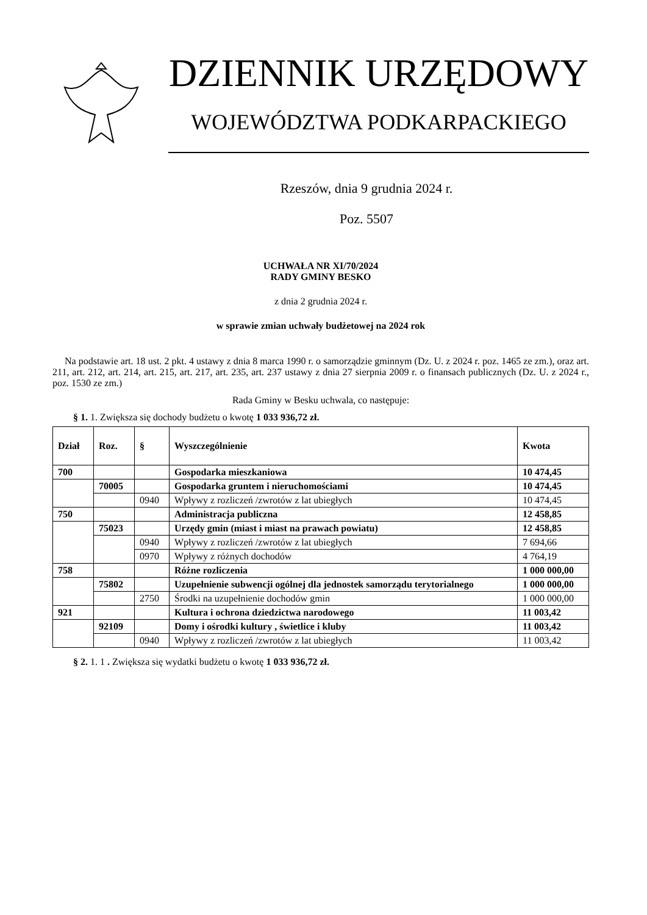DZIENNIK URZĘDOWY
WOJEWÓDZTWA PODKARPACKIEGO
Rzeszów, dnia 9 grudnia 2024 r.
Poz. 5507
UCHWAŁA NR XI/70/2024
RADY GMINY BESKO
z dnia 2 grudnia 2024 r.
w sprawie zmian uchwały budżetowej na 2024 rok
Na podstawie art. 18 ust. 2 pkt. 4 ustawy z dnia 8 marca 1990 r. o samorządzie gminnym (Dz. U. z 2024 r. poz. 1465 ze zm.), oraz art. 211, art. 212, art. 214, art. 215, art. 217, art. 235, art. 237 ustawy z dnia 27 sierpnia 2009 r. o finansach publicznych (Dz. U. z 2024 r., poz. 1530 ze zm.)
Rada Gminy w Besku uchwala, co następuje:
§ 1. 1. Zwiększa się dochody budżetu o kwotę 1 033 936,72 zł.
| Dział | Roz. | § | Wyszczególnienie | Kwota |
| --- | --- | --- | --- | --- |
| 700 | | | Gospodarka mieszkaniowa | 10 474,45 |
| | 70005 | | Gospodarka gruntem i nieruchomościami | 10 474,45 |
| | | 0940 | Wpływy z rozliczeń /zwrotów z lat ubiegłych | 10 474,45 |
| 750 | | | Administracja publiczna | 12 458,85 |
| | 75023 | | Urzędy gmin (miast i miast na prawach powiatu) | 12 458,85 |
| | | 0940 | Wpływy z rozliczeń /zwrotów z lat ubiegłych | 7 694,66 |
| | | 0970 | Wpływy z różnych dochodów | 4 764,19 |
| 758 | | | Różne rozliczenia | 1 000 000,00 |
| | 75802 | | Uzupełnienie subwencji ogólnej dla jednostek samorządu terytorialnego | 1 000 000,00 |
| | | 2750 | Środki na uzupełnienie dochodów gmin | 1 000 000,00 |
| 921 | | | Kultura i ochrona dziedzictwa narodowego | 11 003,42 |
| | 92109 | | Domy i ośrodki kultury , świetlice i kluby | 11 003,42 |
| | | 0940 | Wpływy z rozliczeń /zwrotów z lat ubiegłych | 11 003,42 |
§ 2. 1. 1 . Zwiększa się wydatki budżetu o kwotę 1 033 936,72 zł.